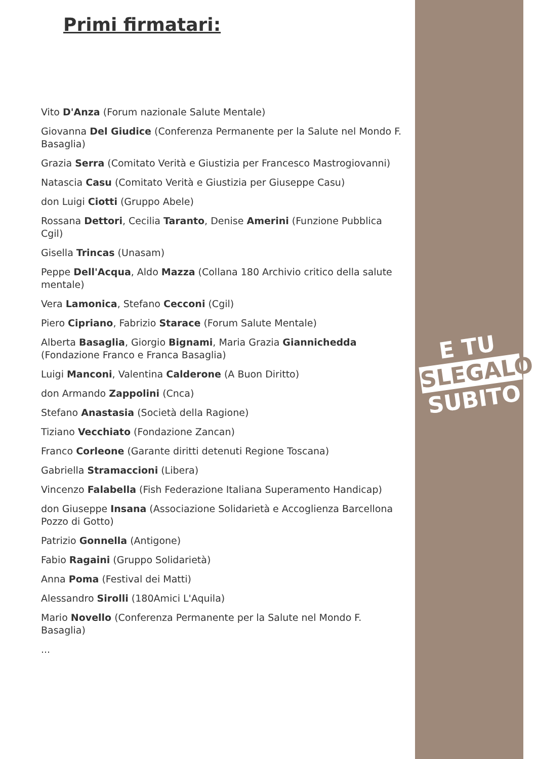Primi firmatari:
Vito D'Anza (Forum nazionale Salute Mentale)
Giovanna Del Giudice (Conferenza Permanente per la Salute nel Mondo F. Basaglia)
Grazia Serra (Comitato Verità e Giustizia per Francesco Mastrogiovanni)
Natascia Casu (Comitato Verità e Giustizia per Giuseppe Casu)
don Luigi Ciotti (Gruppo Abele)
Rossana Dettori, Cecilia Taranto, Denise Amerini (Funzione Pubblica Cgil)
Gisella Trincas (Unasam)
Peppe Dell'Acqua, Aldo Mazza (Collana 180 Archivio critico della salute mentale)
Vera Lamonica, Stefano Cecconi (Cgil)
Piero Cipriano, Fabrizio Starace (Forum Salute Mentale)
Alberta Basaglia, Giorgio Bignami, Maria Grazia Giannichedda (Fondazione Franco e Franca Basaglia)
Luigi Manconi, Valentina Calderone (A Buon Diritto)
don Armando Zappolini (Cnca)
Stefano Anastasia (Società della Ragione)
Tiziano Vecchiato (Fondazione Zancan)
Franco Corleone (Garante diritti detenuti Regione Toscana)
Gabriella Stramaccioni (Libera)
Vincenzo Falabella (Fish Federazione Italiana Superamento Handicap)
don Giuseppe Insana (Associazione Solidarietà e Accoglienza Barcellona Pozzo di Gotto)
Patrizio Gonnella (Antigone)
Fabio Ragaini (Gruppo Solidarietà)
Anna Poma (Festival dei Matti)
Alessandro Sirolli (180Amici L'Aquila)
Mario Novello (Conferenza Permanente per la Salute nel Mondo F. Basaglia)
...
E TU
SLEGALO
SUBITO